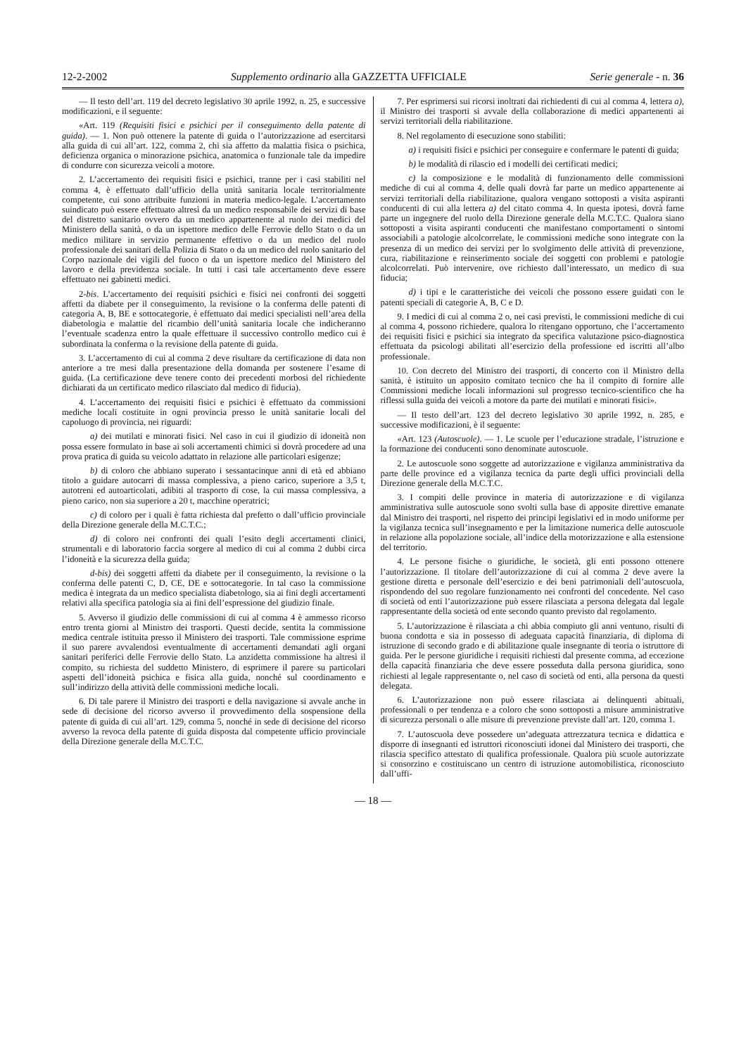12-2-2002 Supplemento ordinario alla GAZZETTA UFFICIALE Serie generale - n. 36
— Il testo dell’art. 119 del decreto legislativo 30 aprile 1992, n. 25, e successive modificazioni, e il seguente:
«Art. 119 (Requisiti fisici e psichici per il conseguimento della patente di guida). — 1. Non può ottenere la patente di guida o l’autorizzazione ad esercitarsi alla guida di cui all’art. 122, comma 2, chi sia affetto da malattia fisica o psichica, deficienza organica o minorazione psichica, anatomica o funzionale tale da impedire di condurre con sicurezza veicoli a motore.
2. L’accertamento dei requisiti fisici e psichici, tranne per i casi stabiliti nel comma 4, è effettuato dall’ufficio della unità sanitaria locale territorialmente competente, cui sono attribuite funzioni in materia medico-legale. L’accertamento suindicato può essere effettuato altresì da un medico responsabile dei servizi di base del distretto sanitario ovvero da un medico appartenente al ruolo dei medici del Ministero della sanità, o da un ispettore medico delle Ferrovie dello Stato o da un medico militare in servizio permanente effettivo o da un medico del ruolo professionale dei sanitari della Polizia di Stato o da un medico del ruolo sanitario del Corpo nazionale dei vigili del fuoco o da un ispettore medico del Ministero del lavoro e della previdenza sociale. In tutti i casi tale accertamento deve essere effettuato nei gabinetti medici.
2-bis. L’accertamento dei requisiti psichici e fisici nei confronti dei soggetti affetti da diabete per il conseguimento, la revisione o la conferma delle patenti di categoria A, B, BE e sottocategorie, è effettuato dai medici specialisti nell’area della diabetologia e malattie del ricambio dell’unità sanitaria locale che indicheranno l’eventuale scadenza entro la quale effettuare il successivo controllo medico cui è subordinata la conferma o la revisione della patente di guida.
3. L’accertamento di cui al comma 2 deve risultare da certificazione di data non anteriore a tre mesi dalla presentazione della domanda per sostenere l’esame di guida. (La certificazione deve tenere conto dei precedenti morbosi del richiedente dichiarati da un certificato medico rilasciato dal medico di fiducia).
4. L’accertamento dei requisiti fisici e psichici è effettuato da commissioni mediche locali costituite in ogni provincia presso le unità sanitarie locali del capoluogo di provincia, nei riguardi:
a) dei mutilati e minorati fisici. Nel caso in cui il giudizio di idoneità non possa essere formulato in base ai soli accertamenti chimici si dovrà procedere ad una prova pratica di guida su veicolo adattato in relazione alle particolari esigenze;
b) di coloro che abbiano superato i sessantacinque anni di età ed abbiano titolo a guidare autocarri di massa complessiva, a pieno carico, superiore a 3,5 t, autotreni ed autoarticolati, adibiti al trasporto di cose, la cui massa complessiva, a pieno carico, non sia superiore a 20 t, macchine operatrici;
c) di coloro per i quali è fatta richiesta dal prefetto o dall’ufficio provinciale della Direzione generale della M.C.T.C.;
d) di coloro nei confronti dei quali l’esito degli accertamenti clinici, strumentali e di laboratorio faccia sorgere al medico di cui al comma 2 dubbi circa l’idoneità e la sicurezza della guida;
d-bis) dei soggetti affetti da diabete per il conseguimento, la revisione o la conferma delle patenti C, D, CE, DE e sottocategorie. In tal caso la commissione medica è integrata da un medico specialista diabetologo, sia ai fini degli accertamenti relativi alla specifica patologia sia ai fini dell’espressione del giudizio finale.
5. Avverso il giudizio delle commissioni di cui al comma 4 è ammesso ricorso entro trenta giorni al Ministro dei trasporti. Questi decide, sentita la commissione medica centrale istituita presso il Ministero dei trasporti. Tale commissione esprime il suo parere avvalendosi eventualmente di accertamenti demandati agli organi sanitari periferici delle Ferrovie dello Stato. La anzidetta commissione ha altresì il compito, su richiesta del suddetto Ministero, di esprimere il parere su particolari aspetti dell’idoneità psichica e fisica alla guida, nonché sul coordinamento e sull’indirizzo della attività delle commissioni mediche locali.
6. Di tale parere il Ministro dei trasporti e della navigazione si avvale anche in sede di decisione del ricorso avverso il provvedimento della sospensione della patente di guida di cui all’art. 129, comma 5, nonché in sede di decisione del ricorso avverso la revoca della patente di guida disposta dal competente ufficio provinciale della Direzione generale della M.C.T.C.
7. Per esprimersi sui ricorsi inoltrati dai richiedenti di cui al comma 4, lettera a), il Ministro dei trasporti si avvale della collaborazione di medici appartenenti ai servizi territoriali della riabilitazione.
8. Nel regolamento di esecuzione sono stabiliti:
a) i requisiti fisici e psichici per conseguire e confermare le patenti di guida;
b) le modalità di rilascio ed i modelli dei certificati medici;
c) la composizione e le modalità di funzionamento delle commissioni mediche di cui al comma 4, delle quali dovrà far parte un medico appartenente ai servizi territoriali della riabilitazione, qualora vengano sottoposti a visita aspiranti conducenti di cui alla lettera a) del citato comma 4. In questa ipotesi, dovrà farne parte un ingegnere del ruolo della Direzione generale della M.C.T.C. Qualora siano sottoposti a visita aspiranti conducenti che manifestano comportamenti o sintomi associabili a patologie alcolcorrelate, le commissioni mediche sono integrate con la presenza di un medico dei servizi per lo svolgimento delle attività di prevenzione, cura, riabilitazione e reinserimento sociale dei soggetti con problemi e patologie alcolcorrelati. Può intervenire, ove richiesto dall’interessato, un medico di sua fiducia;
d) i tipi e le caratteristiche dei veicoli che possono essere guidati con le patenti speciali di categorie A, B, C e D.
9. I medici di cui al comma 2 o, nei casi previsti, le commissioni mediche di cui al comma 4, possono richiedere, qualora lo ritengano opportuno, che l’accertamento dei requisiti fisici e psichici sia integrato da specifica valutazione psico-diagnostica effettuata da psicologi abilitati all’esercizio della professione ed iscritti all’albo professionale.
10. Con decreto del Ministro dei trasporti, di concerto con il Ministro della sanità, è istituito un apposito comitato tecnico che ha il compito di fornire alle Commissioni mediche locali informazioni sul progresso tecnico-scientifico che ha riflessi sulla guida dei veicoli a motore da parte dei mutilati e minorati fisici».
— Il testo dell’art. 123 del decreto legislativo 30 aprile 1992, n. 285, e successive modificazioni, è il seguente:
«Art. 123 (Autoscuole). — 1. Le scuole per l’educazione stradale, l’istruzione e la formazione dei conducenti sono denominate autoscuole.
2. Le autoscuole sono soggette ad autorizzazione e vigilanza amministrativa da parte delle province ed a vigilanza tecnica da parte degli uffici provinciali della Direzione generale della M.C.T.C.
3. I compiti delle province in materia di autorizzazione e di vigilanza amministrativa sulle autoscuole sono svolti sulla base di apposite direttive emanate dal Ministro dei trasporti, nel rispetto dei principi legislativi ed in modo uniforme per la vigilanza tecnica sull’insegnamento e per la limitazione numerica delle autoscuole in relazione alla popolazione sociale, all’indice della motorizzazione e alla estensione del territorio.
4. Le persone fisiche o giuridiche, le società, gli enti possono ottenere l’autorizzazione. Il titolare dell’autorizzazione di cui al comma 2 deve avere la gestione diretta e personale dell’esercizio e dei beni patrimoniali dell’autoscuola, rispondendo del suo regolare funzionamento nei confronti del concedente. Nel caso di società od enti l’autorizzazione può essere rilasciata a persona delegata dal legale rappresentante della società od ente secondo quanto previsto dal regolamento.
5. L’autorizzazione è rilasciata a chi abbia compiuto gli anni ventuno, risulti di buona condotta e sia in possesso di adeguata capacità finanziaria, di diploma di istruzione di secondo grado e di abilitazione quale insegnante di teoria o istruttore di guida. Per le persone giuridiche i requisiti richiesti dal presente comma, ad eccezione della capacità finanziaria che deve essere posseduta dalla persona giuridica, sono richiesti al legale rappresentante o, nel caso di società od enti, alla persona da questi delegata.
6. L’autorizzazione non può essere rilasciata ai delinquenti abituali, professionali o per tendenza e a coloro che sono sottoposti a misure amministrative di sicurezza personali o alle misure di prevenzione previste dall’art. 120, comma 1.
7. L’autoscuola deve possedere un’adeguata attrezzatura tecnica e didattica e disporre di insegnanti ed istruttori riconosciuti idonei dal Ministero dei trasporti, che rilascia specifico attestato di qualifica professionale. Qualora più scuole autorizzate si consorzino e costituiscano un centro di istruzione automobilistica, riconosciuto dall’uffi-
— 18 —